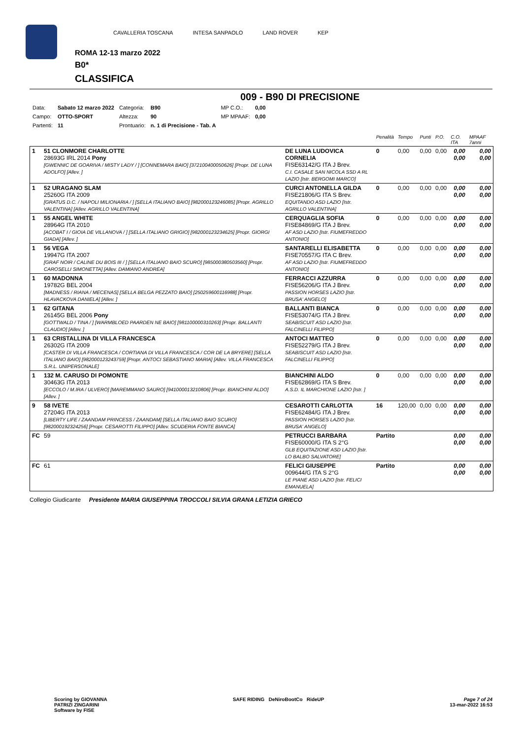CAVALLERIA TOSCANA INTESA SANPAOLO LAND ROVER KEP
ROMA 12-13 marzo 2022
B0*
CLASSIFICA
009 - B90 DI PRECISIONE
| Data: | Sabato 12 marzo 2022 | Categoria: | B90 | MP C.O.: | 0,00 |
| Campo: | OTTO-SPORT | Altezza: | 90 | MP MPAAF: | 0,00 |
| Partenti: | 11 | Prontuario: | n. 1 di Precisione - Tab. A | | |
| | | | Penalità | Tempo | Punti | P.O. | C.O. ITA | MPAAF 7anni |
| 1 | 51 CLONMORE CHARLOTTE 28693G IRL 2014 Pony [GWENNIC DE GOARIVA / MISTY LADY / ] [CONNEMARA BAIO] [372100400050626] [Propr. DE LUNA ADOLFO] [Allev. ] | DE LUNA LUDOVICA CORNELIA FISE63142/G ITA J Brev. C.I. CASALE SAN NICOLA SSD A RL LAZIO [Istr. BERGOMI MARCO] | 0 | 0,00 | 0,00 | 0,00 | 0,00 0,00 | 0,00 0,00 |
| 1 | 52 URAGANO SLAM 25260G ITA 2009 [GRATUS D.C. / NAPOLI MILIONARIA / ] [SELLA ITALIANO BAIO] [982000123246085] [Propr. AGRILLO VALENTINA] [Allev. AGRILLO VALENTINA] | CURCI ANTONELLA GILDA FISE21806/G ITA S Brev. EQUITANDO ASD LAZIO [Istr. AGRILLO VALENTINA] | 0 | 0,00 | 0,00 | 0,00 | 0,00 0,00 | 0,00 0,00 |
| 1 | 55 ANGEL WHITE 28964G ITA 2010 [ACOBAT I / GIOIA DE VILLANOVA / ] [SELLA ITALIANO GRIGIO] [982000123234625] [Propr. GIORGI GIADA] [Allev. ] | CERQUAGLIA SOFIA FISE84869/G ITA J Brev. AF ASD LAZIO [Istr. FIUMEFREDDO ANTONIO] | 0 | 0,00 | 0,00 | 0,00 | 0,00 0,00 | 0,00 0,00 |
| 1 | 56 VEGA 19947G ITA 2007 [GRAF NOIR / CALINE DU BOIS III / ] [SELLA ITALIANO BAIO SCURO] [985000380503560] [Propr. CAROSELLI SIMONETTA] [Allev. DAMIANO ANDREA] | SANTARELLI ELISABETTA FISE70557/G ITA C Brev. AF ASD LAZIO [Istr. FIUMEFREDDO ANTONIO] | 0 | 0,00 | 0,00 | 0,00 | 0,00 0,00 | 0,00 0,00 |
| 1 | 60 MADONNA 19782G BEL 2004 [MADNESS / RIANA / MECENAS] [SELLA BELGA PEZZATO BAIO] [250259600116988] [Propr. HLAVACKOVA DANIELA] [Allev. ] | FERRACCI AZZURRA FISE56206/G ITA J Brev. PASSION HORSES LAZIO [Istr. BRUSA' ANGELO] | 0 | 0,00 | 0,00 | 0,00 | 0,00 0,00 | 0,00 0,00 |
| 1 | 62 GITANA 26145G BEL 2006 Pony [GOTTWALD / TINA / ] [WARMBLOED PAARDEN NE BAIO] [981100000310263] [Propr. BALLANTI CLAUDIO] [Allev. ] | BALLANTI BIANCA FISE53074/G ITA J Brev. SEABISCUIT ASD LAZIO [Istr. FALCINELLI FILIPPO] | 0 | 0,00 | 0,00 | 0,00 | 0,00 0,00 | 0,00 0,00 |
| 1 | 63 CRISTALLINA DI VILLA FRANCESCA 26302G ITA 2009 [CASTER DI VILLA FRANCESCA / CORTIANA DI VILLA FRANCESCA / COR DE LA BRYERE] [SELLA ITALIANO BAIO] [982000123243759] [Propr. ANTOCI SEBASTIANO MARIA] [Allev. VILLA FRANCESCA S.R.L. UNIPERSONALE] | ANTOCI MATTEO FISE52279/G ITA J Brev. SEABISCUIT ASD LAZIO [Istr. FALCINELLI FILIPPO] | 0 | 0,00 | 0,00 | 0,00 | 0,00 0,00 | 0,00 0,00 |
| 1 | 132 M. CARUSO DI POMONTE 30463G ITA 2013 [ECCOLO / M.IRA / ULVERO] [MAREMMANO SAURO] [941000013210806] [Propr. BIANCHINI ALDO] [Allev. ] | BIANCHINI ALDO FISE62869/G ITA S Brev. A.S.D. IL MARCHIONE LAZIO [Istr. ] | 0 | 0,00 | 0,00 | 0,00 | 0,00 0,00 | 0,00 0,00 |
| 9 | 58 IVETE 27204G ITA 2013 [LIBERTY LIFE / ZAANDAM PRINCESS / ZAANDAM] [SELLA ITALIANO BAIO SCURO] [982000192324256] [Propr. CESAROTTI FILIPPO] [Allev. SCUDERIA FONTE BIANCA] | CESAROTTI CARLOTTA FISE62484/G ITA J Brev. PASSION HORSES LAZIO [Istr. BRUSA' ANGELO] | 16 | 120,00 | 0,00 | 0,00 | 0,00 0,00 | 0,00 0,00 |
| FC | 59 | PETRUCCI BARBARA FISE60000/G ITA S 2°G GLB EQUITAZIONE ASD LAZIO [Istr. LO BALBO SALVATORE] | Partito | | | | 0,00 0,00 | 0,00 0,00 |
| FC | 61 | FELICI GIUSEPPE 009644/G ITA S 2°G LE PIANE ASD LAZIO [Istr. FELICI EMANUELA] | Partito | | | | 0,00 0,00 | 0,00 0,00 |
Collegio Giudicante Presidente MARIA GIUSEPPINA TROCCOLI SILVIA GRANA LETIZIA GRIECO
Scoring by GIOVANNA
PATRIZI ZINGARINI
Software by FISE
SAFE RIDING DeNiroBootCo RideUP
Page 7 of 24
13-mar-2022 16:53